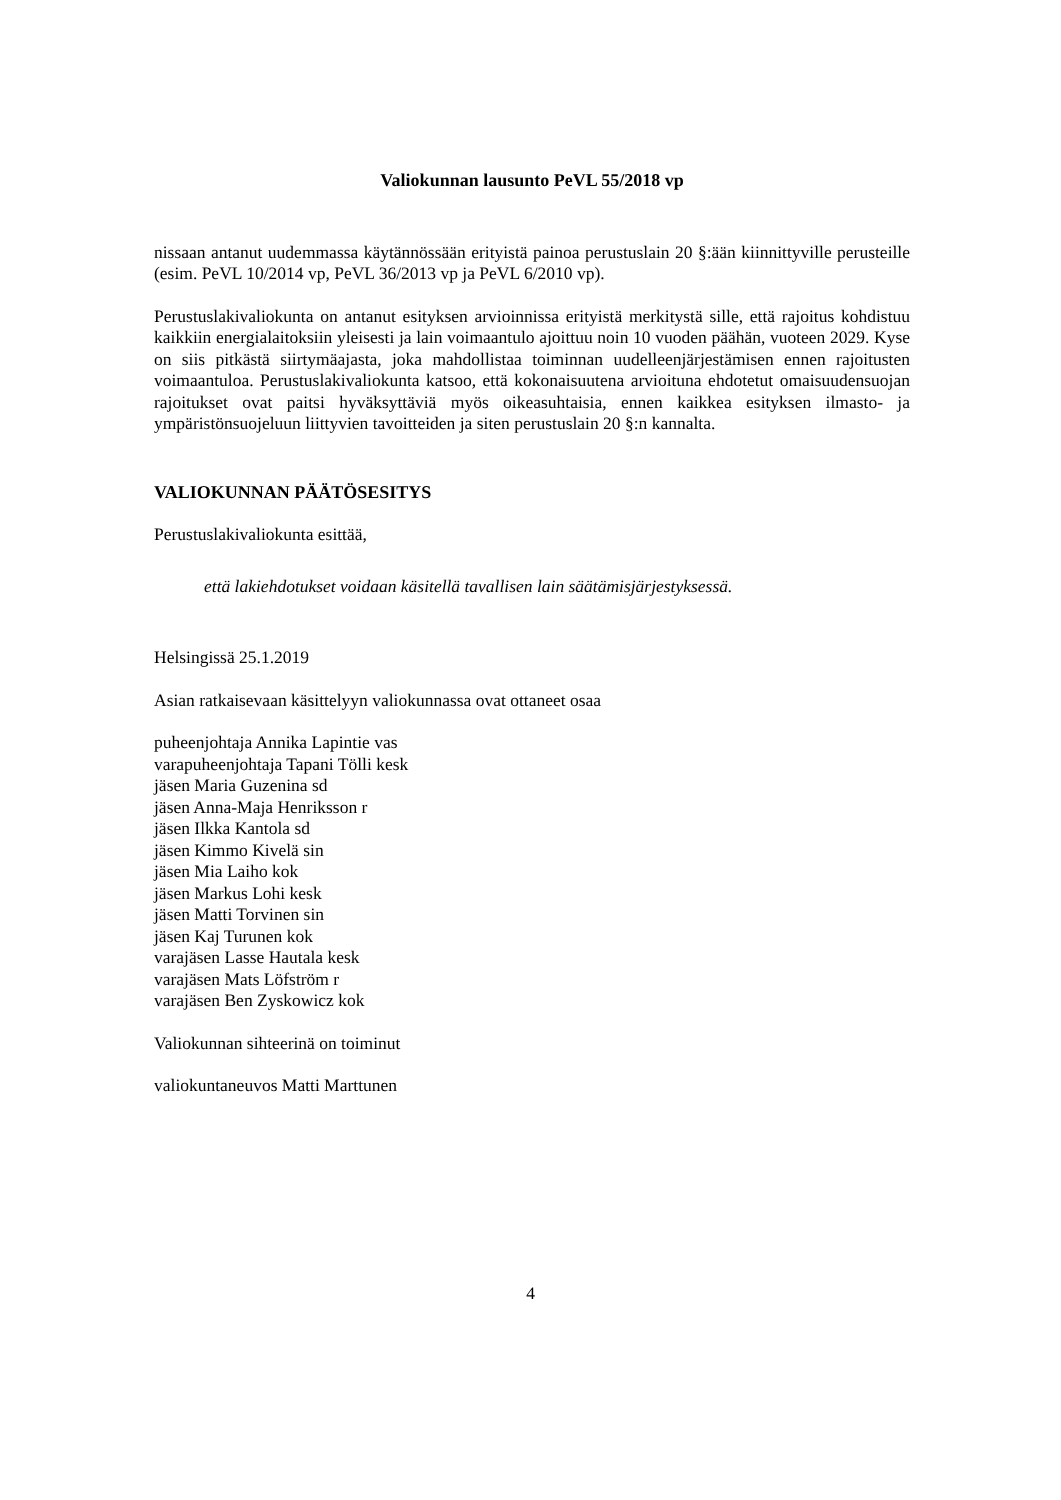Valiokunnan lausunto PeVL 55/2018 vp
nissaan antanut uudemmassa käytännössään erityistä painoa perustuslain 20 §:ään kiinnittyville perusteille (esim. PeVL 10/2014 vp, PeVL 36/2013 vp ja PeVL 6/2010 vp).
Perustuslakivaliokunta on antanut esityksen arvioinnissa erityistä merkitystä sille, että rajoitus kohdistuu kaikkiin energialaitoksiin yleisesti ja lain voimaantulo ajoittuu noin 10 vuoden päähän, vuoteen 2029. Kyse on siis pitkästä siirtymäajasta, joka mahdollistaa toiminnan uudelleenjärjestämisen ennen rajoitusten voimaantuloa. Perustuslakivaliokunta katsoo, että kokonaisuutena arvioituna ehdotetut omaisuudensuojan rajoitukset ovat paitsi hyväksyttäviä myös oikeasuhtaisia, ennen kaikkea esityksen ilmasto- ja ympäristönsuojeluun liittyvien tavoitteiden ja siten perustuslain 20 §:n kannalta.
VALIOKUNNAN PÄÄTÖSESITYS
Perustuslakivaliokunta esittää,
että lakiehdotukset voidaan käsitellä tavallisen lain säätämisjärjestyksessä.
Helsingissä 25.1.2019
Asian ratkaisevaan käsittelyyn valiokunnassa ovat ottaneet osaa
puheenjohtaja Annika Lapintie vas
varapuheenjohtaja Tapani Tölli kesk
jäsen Maria Guzenina sd
jäsen Anna-Maja Henriksson r
jäsen Ilkka Kantola sd
jäsen Kimmo Kivelä sin
jäsen Mia Laiho kok
jäsen Markus Lohi kesk
jäsen Matti Torvinen sin
jäsen Kaj Turunen kok
varajäsen Lasse Hautala kesk
varajäsen Mats Löfström r
varajäsen Ben Zyskowicz kok
Valiokunnan sihteerinä on toiminut
valiokuntaneuvos Matti Marttunen
4